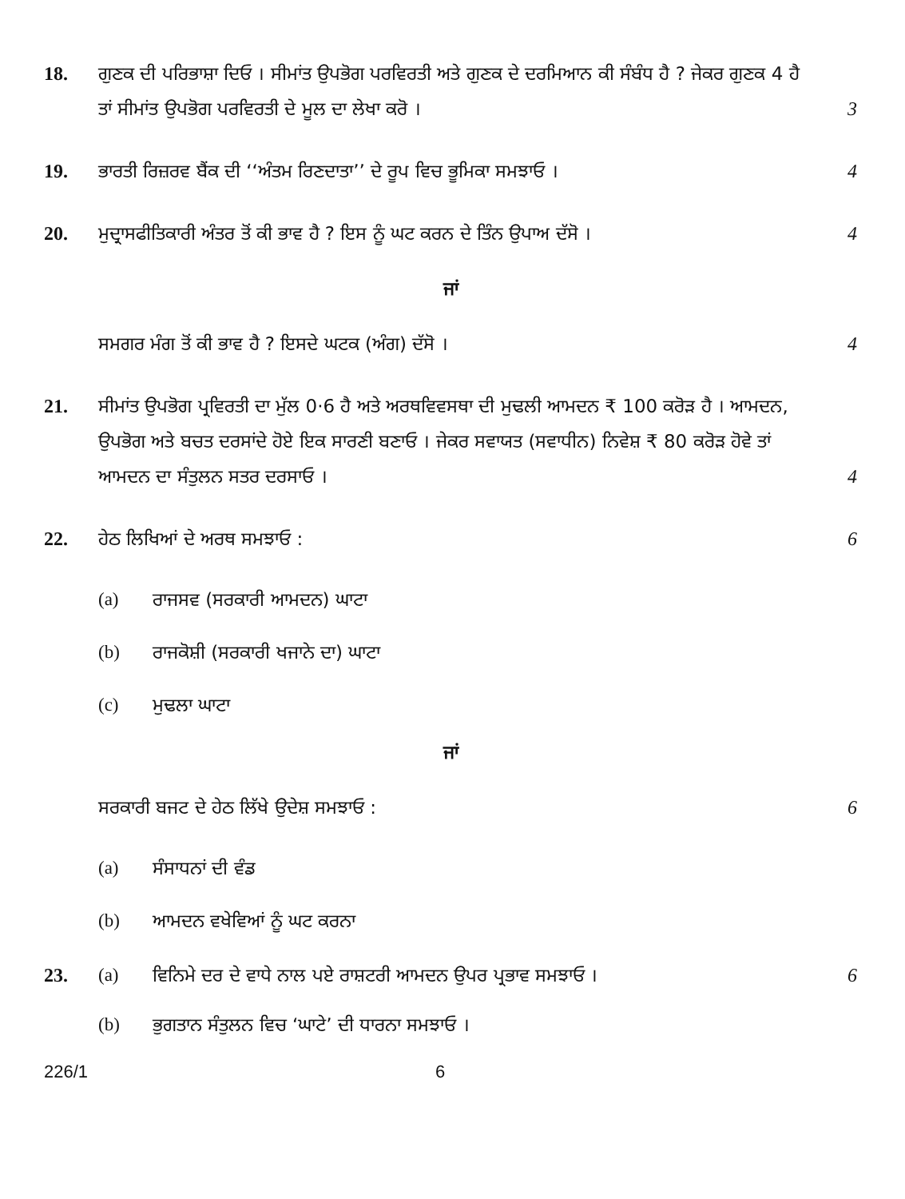18. ਗੁਣਕ ਦੀ ਪਰਿਭਾਸ਼ਾ ਦਿਓ । ਸੀਮਾਂਤ ਉਪਭੋਗ ਪਰਵਿਰਤੀ ਅਤੇ ਗੁਣਕ ਦੇ ਦਰਮਿਆਨ ਕੀ ਸੰਬੰਧ ਹੈ ? ਜੇਕਰ ਗੁਣਕ 4 ਹੈ ਤਾਂ ਸੀਮਾਂਤ ਉਪਭੋਗ ਪਰਵਿਰਤੀ ਦੇ ਮੂਲ ਦਾ ਲੇਖਾ ਕਰੋ ।
3
19. ਭਾਰਤੀ ਰਿਜ਼ਰਵ ਬੈਂਕ ਦੀ ‘‘ਅੰਤਮ ਰਿਣਦਾਤਾ’’ ਦੇ ਰੂਪ ਵਿਚ ਭੂਮਿਕਾ ਸਮਝਾਓ ।
4
20. ਮੁਦ੍ਰਾਸਫੀਤਿਕਾਰੀ ਅੰਤਰ ਤੋਂ ਕੀ ਭਾਵ ਹੈ ? ਇਸ ਨੂੰ ਘਟ ਕਰਨ ਦੇ ਤਿੰਨ ਉਪਾਅ ਦੱਸੋ ।
4
ਜਾਂ
ਸਮਗਰ ਮੰਗ ਤੋਂ ਕੀ ਭਾਵ ਹੈ ? ਇਸਦੇ ਘਟਕ (ਅੰਗ) ਦੱਸੋ ।
4
21. ਸੀਮਾਂਤ ਉਪਭੋਗ ਪ੍ਰਵਿਰਤੀ ਦਾ ਮੁੱਲ 0·6 ਹੈ ਅਤੇ ਅਰਥਵਿਵਸਥਾ ਦੀ ਮੁਢਲੀ ਆਮਦਨ ₹ 100 ਕਰੋੜ ਹੈ । ਆਮਦਨ, ਉਪਭੋਗ ਅਤੇ ਬਚਤ ਦਰਸਾਂਦੇ ਹੋਏ ਇਕ ਸਾਰਣੀ ਬਣਾਓ । ਜੇਕਰ ਸਵਾਯਤ (ਸਵਾਧੀਨ) ਨਿਵੇਸ਼ ₹ 80 ਕਰੋੜ ਹੋਵੇ ਤਾਂ ਆਮਦਨ ਦਾ ਸੰਤੁਲਨ ਸਤਰ ਦਰਸਾਓ ।
4
22. ਹੇਠ ਲਿਖਿਆਂ ਦੇ ਅਰਥ ਸਮਝਾਓ : 6
(a) ਰਾਜਸਵ (ਸਰਕਾਰੀ ਆਮਦਨ) ਘਾਟਾ
(b) ਰਾਜਕੋਸ਼ੀ (ਸਰਕਾਰੀ ਖਜਾਨੇ ਦਾ) ਘਾਟਾ
(c) ਮੁਢਲਾ ਘਾਟਾ
ਜਾਂ
ਸਰਕਾਰੀ ਬਜਟ ਦੇ ਹੇਠ ਲਿੱਖੇ ਉਦੇਸ਼ ਸਮਝਾਓ :
6
(a) ਸੰਸਾਧਨਾਂ ਦੀ ਵੰਡ
(b) ਆਮਦਨ ਵਖੇਵਿਆਂ ਨੂੰ ਘਟ ਕਰਨਾ
23. (a) ਵਿਨਿਮੇ ਦਰ ਦੇ ਵਾਧੇ ਨਾਲ ਪਏ ਰਾਸ਼ਟਰੀ ਆਮਦਨ ਉਪਰ ਪ੍ਰਭਾਵ ਸਮਝਾਓ ।
6
(b) ਭੁਗਤਾਨ ਸੰਤੁਲਨ ਵਿਚ ‘ਘਾਟੇ’ ਦੀ ਧਾਰਨਾ ਸਮਝਾਓ ।
226/1 6